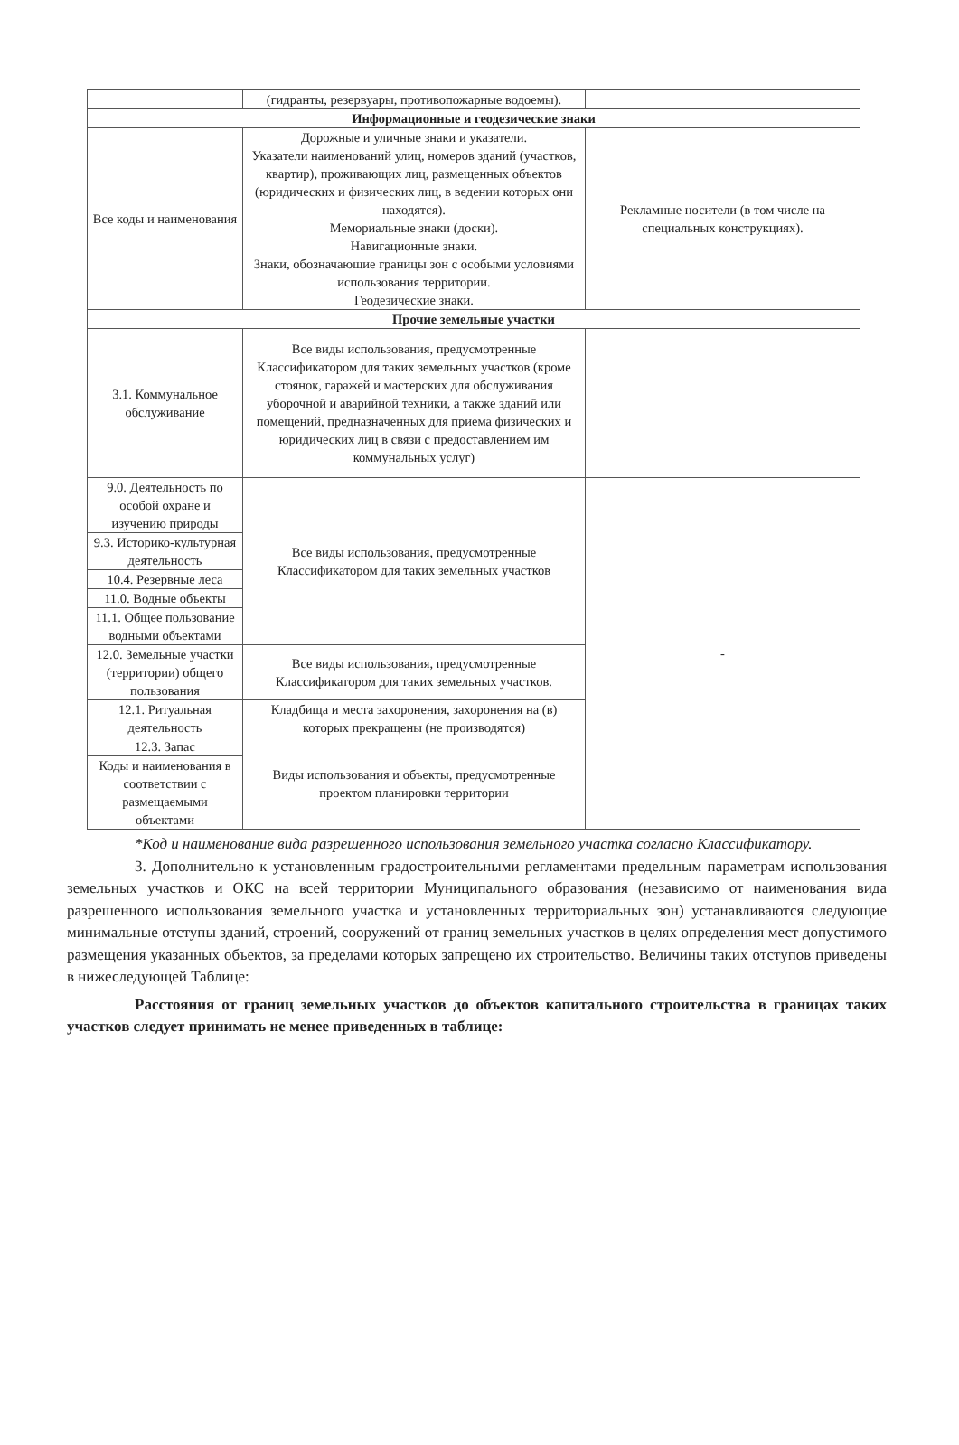| | (гидранты, резервуары, противопожарные водоемы). | |
| Информационные и геодезические знаки | | |
| Все коды и наименования | Дорожные и уличные знаки и указатели. Указатели наименований улиц, номеров зданий (участков, квартир), проживающих лиц, размещенных объектов (юридических и физических лиц, в ведении которых они находятся). Мемориальные знаки (доски). Навигационные знаки. Знаки, обозначающие границы зон с особыми условиями использования территории. Геодезические знаки. | Рекламные носители (в том числе на специальных конструкциях). |
| Прочие земельные участки | | |
| 3.1. Коммунальное обслуживание | Все виды использования, предусмотренные Классификатором для таких земельных участков (кроме стоянок, гаражей и мастерских для обслуживания уборочной и аварийной техники, а также зданий или помещений, предназначенных для приема физических и юридических лиц в связи с предоставлением им коммунальных услуг) | |
| 9.0. Деятельность по особой охране и изучению природы | Все виды использования, предусмотренные Классификатором для таких земельных участков | - |
| 9.3. Историко-культурная деятельность | | |
| 10.4. Резервные леса | | |
| 11.0. Водные объекты | | |
| 11.1. Общее пользование водными объектами | | |
| 12.0. Земельные участки (территории) общего пользования | Все виды использования, предусмотренные Классификатором для таких земельных участков. | |
| 12.1. Ритуальная деятельность | Кладбища и места захоронения, захоронения на (в) которых прекращены (не производятся) | |
| 12.3. Запас | Виды использования и объекты, предусмотренные проектом планировки территории | |
| Коды и наименования в соответствии с размещаемыми объектами | | |
*Код и наименование вида разрешенного использования земельного участка согласно Классификатору.
3. Дополнительно к установленным градостроительными регламентами предельным параметрам использования земельных участков и ОКС на всей территории Муниципального образования (независимо от наименования вида разрешенного использования земельного участка и установленных территориальных зон) устанавливаются следующие минимальные отступы зданий, строений, сооружений от границ земельных участков в целях определения мест допустимого размещения указанных объектов, за пределами которых запрещено их строительство. Величины таких отступов приведены в нижеследующей Таблице:
Расстояния от границ земельных участков до объектов капитального строительства в границах таких участков следует принимать не менее приведенных в таблице: